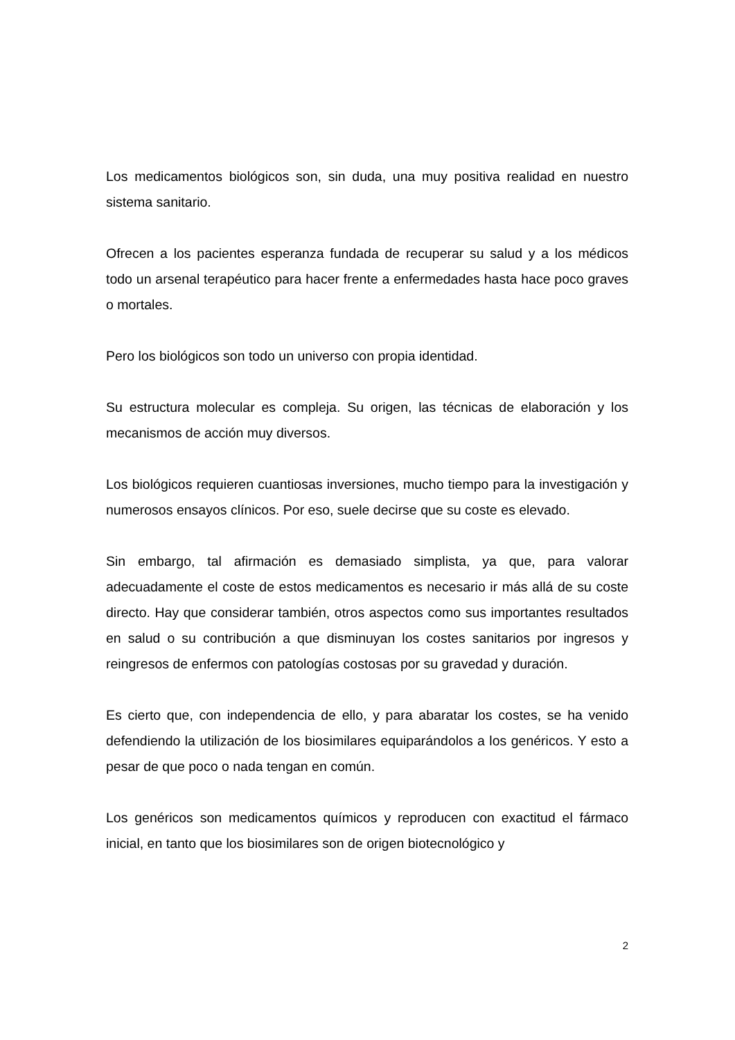Los medicamentos biológicos son, sin duda, una muy positiva realidad en nuestro sistema sanitario.
Ofrecen a los pacientes esperanza fundada de recuperar su salud y a los médicos todo un arsenal terapéutico para hacer frente a enfermedades hasta hace poco graves o mortales.
Pero los biológicos son todo un universo con propia identidad.
Su estructura molecular es compleja. Su origen, las técnicas de elaboración y los mecanismos de acción muy diversos.
Los biológicos requieren cuantiosas inversiones, mucho tiempo para la investigación y numerosos ensayos clínicos. Por eso, suele decirse que su coste es elevado.
Sin embargo, tal afirmación es demasiado simplista, ya que, para valorar adecuadamente el coste de estos medicamentos es necesario ir más allá de su coste directo. Hay que considerar también, otros aspectos como sus importantes resultados en salud o su contribución a que disminuyan los costes sanitarios por ingresos y reingresos de enfermos con patologías costosas por su gravedad y duración.
Es cierto que, con independencia de ello, y para abaratar los costes, se ha venido defendiendo la utilización de los biosimilares equiparándolos a los genéricos. Y esto a pesar de que poco o nada tengan en común.
Los genéricos son medicamentos químicos y reproducen con exactitud el fármaco inicial, en tanto que los biosimilares son de origen biotecnológico y
2